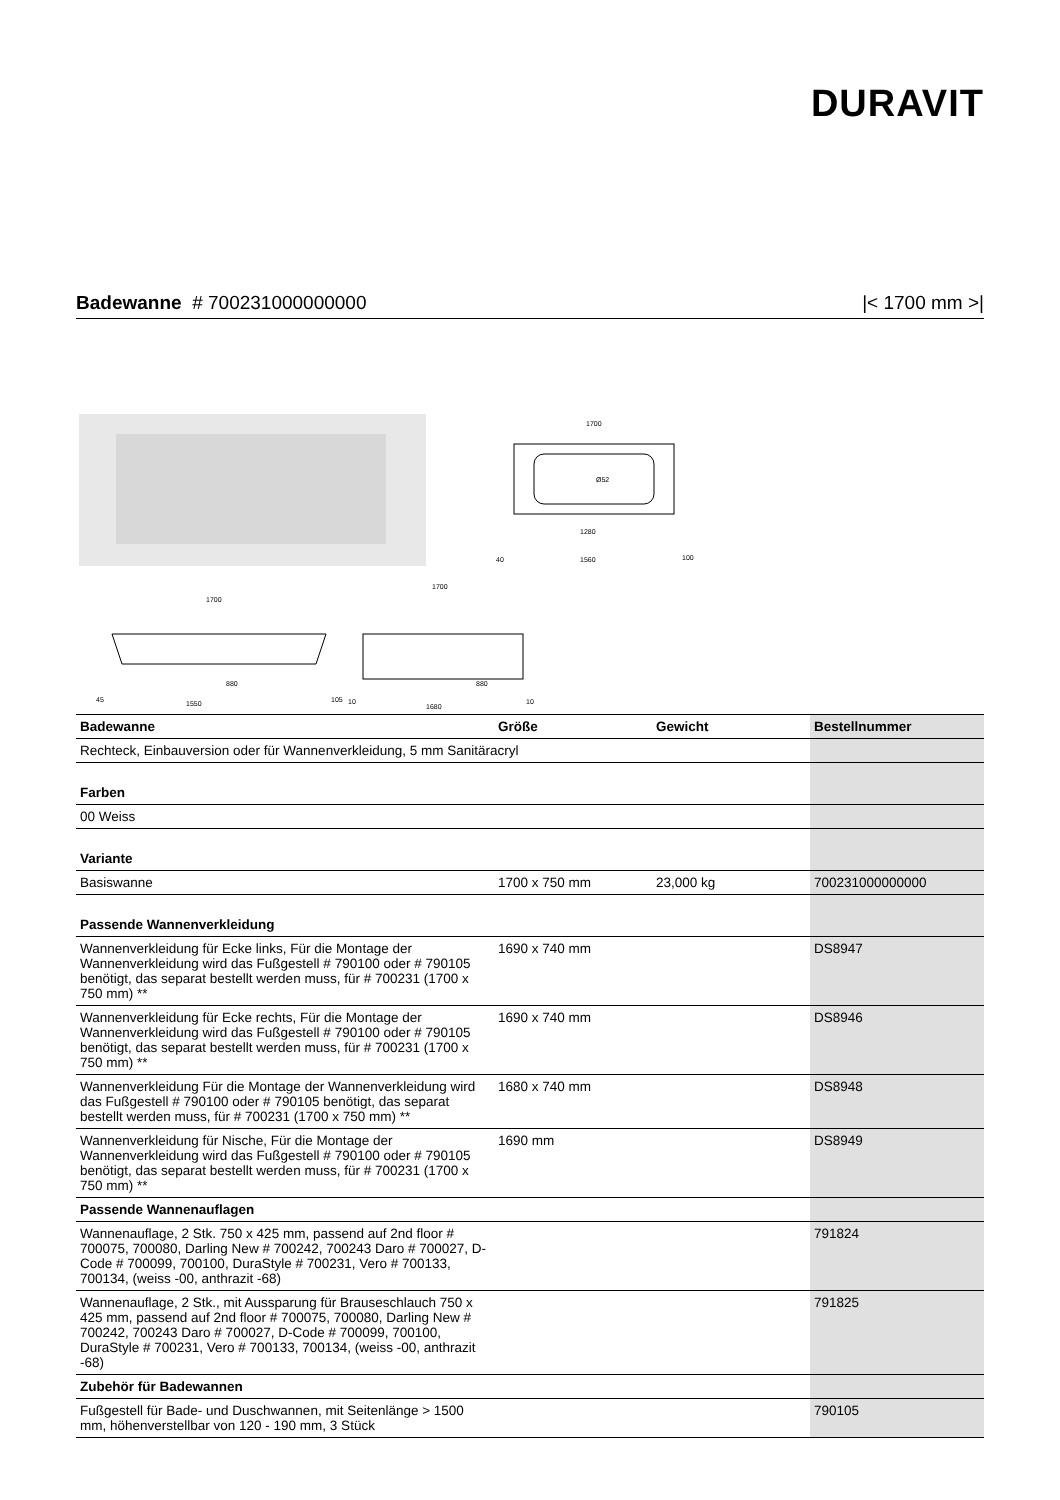DURAVIT
Badewanne # 700231000000000 |< 1700 mm >|
1700
1280
1560
Ø52
40
100
1700
880
1550
45
105
1700
880
1680
10
10
| Badewanne | Größe | Gewicht | Bestellnummer |
| --- | --- | --- | --- |
| Rechteck, Einbauversion oder für Wannenverkleidung, 5 mm Sanitäracryl | | | |
| Farben | | | |
| 00 Weiss | | | |
| Variante | | | |
| Basiswanne | 1700 x 750 mm | 23,000 kg | 700231000000000 |
| Passende Wannenverkleidung | | | |
| Wannenverkleidung für Ecke links, Für die Montage der Wannenverkleidung wird das Fußgestell # 790100 oder # 790105 benötigt, das separat bestellt werden muss, für # 700231 (1700 x 750 mm) ** | 1690 x 740 mm | | DS8947 |
| Wannenverkleidung für Ecke rechts, Für die Montage der Wannenverkleidung wird das Fußgestell # 790100 oder # 790105 benötigt, das separat bestellt werden muss, für # 700231 (1700 x 750 mm) ** | 1690 x 740 mm | | DS8946 |
| Wannenverkleidung Für die Montage der Wannenverkleidung wird das Fußgestell # 790100 oder # 790105 benötigt, das separat bestellt werden muss, für # 700231 (1700 x 750 mm) ** | 1680 x 740 mm | | DS8948 |
| Wannenverkleidung für Nische, Für die Montage der Wannenverkleidung wird das Fußgestell # 790100 oder # 790105 benötigt, das separat bestellt werden muss, für # 700231 (1700 x 750 mm) ** | 1690 mm | | DS8949 |
| Passende Wannenauflagen | | | |
| Wannenauflage, 2 Stk. 750 x 425 mm, passend auf 2nd floor # 700075, 700080, Darling New # 700242, 700243 Daro # 700027, D-Code # 700099, 700100, DuraStyle # 700231, Vero # 700133, 700134, (weiss -00, anthrazit -68) | | | 791824 |
| Wannenauflage, 2 Stk., mit Aussparung für Brauseschlauch 750 x 425 mm, passend auf 2nd floor # 700075, 700080, Darling New # 700242, 700243 Daro # 700027, D-Code # 700099, 700100, DuraStyle # 700231, Vero # 700133, 700134, (weiss -00, anthrazit -68) | | | 791825 |
| Zubehör für Badewannen | | | |
| Fußgestell für Bade- und Duschwannen, mit Seitenlänge > 1500 mm, höhenverstellbar von 120 - 190 mm, 3 Stück | | | 790105 |